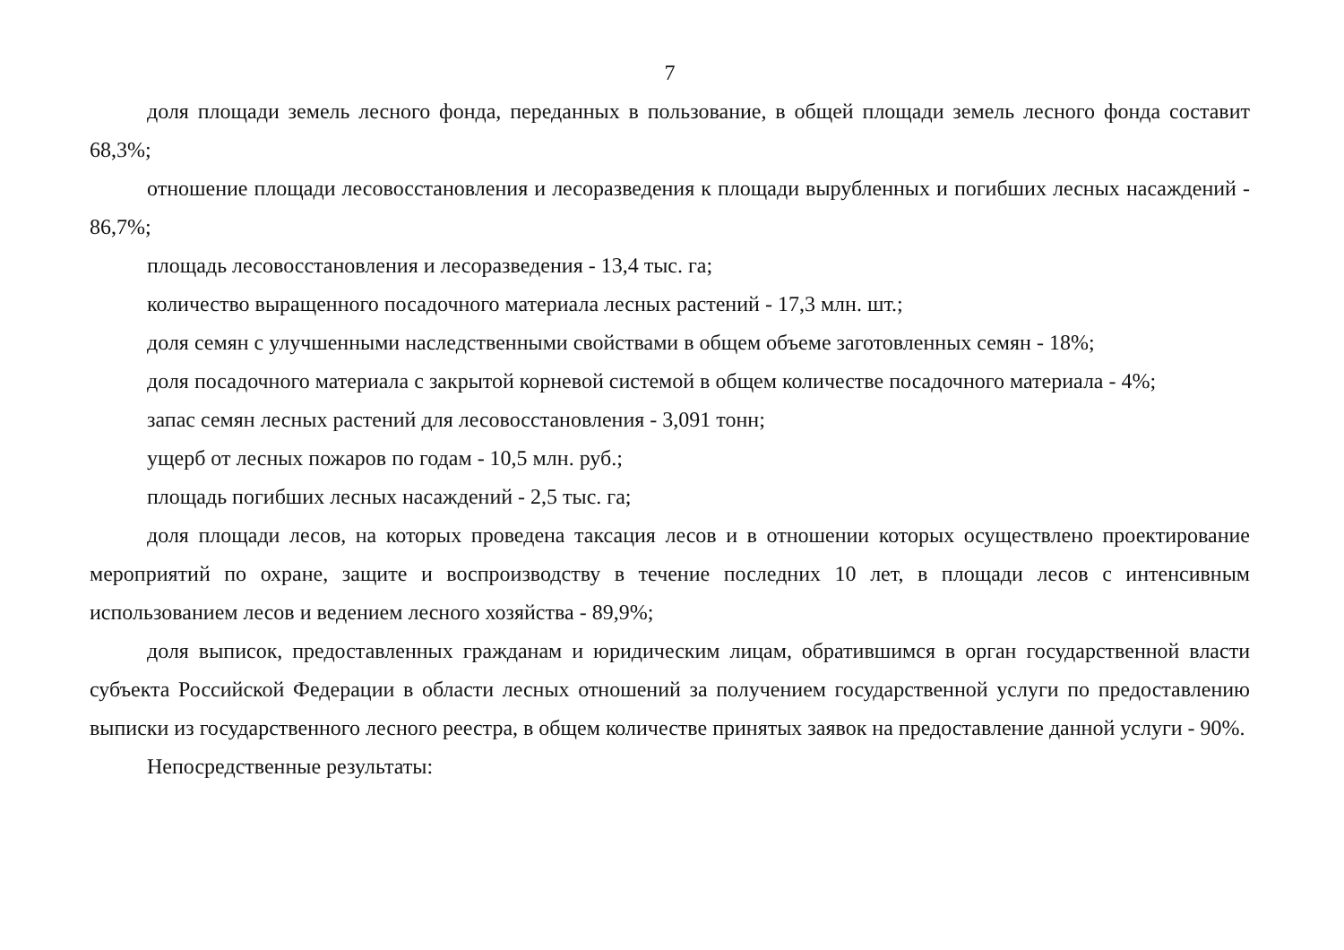7
доля площади земель лесного фонда, переданных в пользование, в общей площади земель лесного фонда составит 68,3%;
отношение площади лесовосстановления и лесоразведения к площади вырубленных и погибших лесных насаждений - 86,7%;
площадь лесовосстановления и лесоразведения - 13,4 тыс. га;
количество выращенного посадочного материала лесных растений - 17,3 млн. шт.;
доля семян с улучшенными наследственными свойствами в общем объеме заготовленных семян - 18%;
доля посадочного материала с закрытой корневой системой в общем количестве посадочного материала - 4%;
запас семян лесных растений для лесовосстановления - 3,091 тонн;
ущерб от лесных пожаров по годам - 10,5 млн. руб.;
площадь погибших лесных насаждений - 2,5 тыс. га;
доля площади лесов, на которых проведена таксация лесов и в отношении которых осуществлено проектирование мероприятий по охране, защите и воспроизводству в течение последних 10 лет, в площади лесов с интенсивным использованием лесов и ведением лесного хозяйства - 89,9%;
доля выписок, предоставленных гражданам и юридическим лицам, обратившимся в орган государственной власти субъекта Российской Федерации в области лесных отношений за получением государственной услуги по предоставлению выписки из государственного лесного реестра, в общем количестве принятых заявок на предоставление данной услуги - 90%.
Непосредственные результаты: